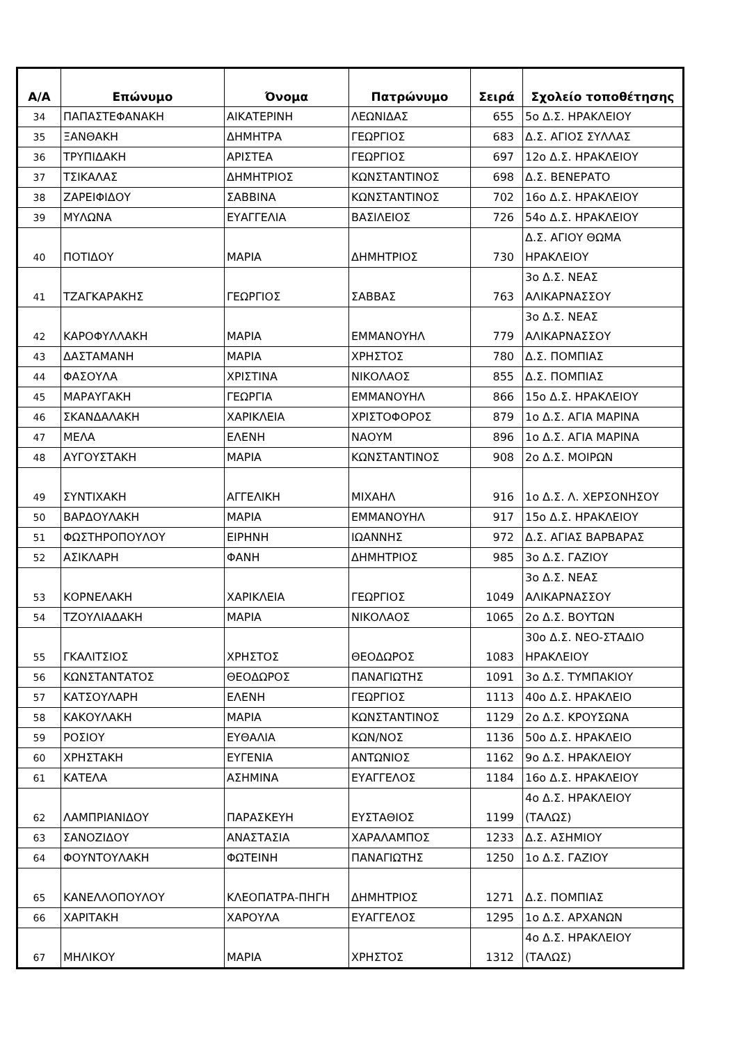| Α/Α | Επώνυμο | Όνομα | Πατρώνυμο | Σειρά | Σχολείο τοποθέτησης |
| --- | --- | --- | --- | --- | --- |
| 34 | ΠΑΠΑΣΤΕΦΑΝΑΚΗ | ΑΙΚΑΤΕΡΙΝΗ | ΛΕΩΝΙΔΑΣ | 655 | 5ο Δ.Σ. ΗΡΑΚΛΕΙΟΥ |
| 35 | ΞΑΝΘΑΚΗ | ΔΗΜΗΤΡΑ | ΓΕΩΡΓΙΟΣ | 683 | Δ.Σ. ΑΓΙΟΣ ΣΥΛΛΑΣ |
| 36 | ΤΡΥΠΙΔΑΚΗ | ΑΡΙΣΤΕΑ | ΓΕΩΡΓΙΟΣ | 697 | 12ο Δ.Σ. ΗΡΑΚΛΕΙΟΥ |
| 37 | ΤΣΙΚΑΛΑΣ | ΔΗΜΗΤΡΙΟΣ | ΚΩΝΣΤΑΝΤΙΝΟΣ | 698 | Δ.Σ. ΒΕΝΕΡΑΤΟ |
| 38 | ΖΑΡΕΙΦΙΔΟΥ | ΣΑΒΒΙΝΑ | ΚΩΝΣΤΑΝΤΙΝΟΣ | 702 | 16ο Δ.Σ. ΗΡΑΚΛΕΙΟΥ |
| 39 | ΜΥΛΩΝΑ | ΕΥΑΓΓΕΛΙΑ | ΒΑΣΙΛΕΙΟΣ | 726 | 54ο Δ.Σ. ΗΡΑΚΛΕΙΟΥ |
| 40 | ΠΟΤΙΔΟΥ | ΜΑΡΙΑ | ΔΗΜΗΤΡΙΟΣ | 730 | Δ.Σ. ΑΓΙΟΥ ΘΩΜΑ ΗΡΑΚΛΕΙΟΥ |
| 41 | ΤΖΑΓΚΑΡΑΚΗΣ | ΓΕΩΡΓΙΟΣ | ΣΑΒΒΑΣ | 763 | 3ο Δ.Σ. ΝΕΑΣ ΑΛΙΚΑΡΝΑΣΣΟΥ |
| 42 | ΚΑΡΟΦΥΛΛΑΚΗ | ΜΑΡΙΑ | ΕΜΜΑΝΟΥΗΛ | 779 | 3ο Δ.Σ. ΝΕΑΣ ΑΛΙΚΑΡΝΑΣΣΟΥ |
| 43 | ΔΑΣΤΑΜΑΝΗ | ΜΑΡΙΑ | ΧΡΗΣΤΟΣ | 780 | Δ.Σ. ΠΟΜΠΙΑΣ |
| 44 | ΦΑΣΟΥΛΑ | ΧΡΙΣΤΙΝΑ | ΝΙΚΟΛΑΟΣ | 855 | Δ.Σ. ΠΟΜΠΙΑΣ |
| 45 | ΜΑΡΑΥΓΑΚΗ | ΓΕΩΡΓΙΑ | ΕΜΜΑΝΟΥΗΛ | 866 | 15ο Δ.Σ. ΗΡΑΚΛΕΙΟΥ |
| 46 | ΣΚΑΝΔΑΛΑΚΗ | ΧΑΡΙΚΛΕΙΑ | ΧΡΙΣΤΟΦΟΡΟΣ | 879 | 1ο Δ.Σ. ΑΓΙΑ ΜΑΡΙΝΑ |
| 47 | ΜΕΛΑ | ΕΛΕΝΗ | ΝΑΟΥΜ | 896 | 1ο Δ.Σ. ΑΓΙΑ ΜΑΡΙΝΑ |
| 48 | ΑΥΓΟΥΣΤΑΚΗ | ΜΑΡΙΑ | ΚΩΝΣΤΑΝΤΙΝΟΣ | 908 | 2ο Δ.Σ. ΜΟΙΡΩΝ |
| 49 | ΣΥΝΤΙΧΑΚΗ | ΑΓΓΕΛΙΚΗ | ΜΙΧΑΗΛ | 916 | 1ο Δ.Σ. Λ. ΧΕΡΣΟΝΗΣΟΥ |
| 50 | ΒΑΡΔΟΥΛΑΚΗ | ΜΑΡΙΑ | ΕΜΜΑΝΟΥΗΛ | 917 | 15ο Δ.Σ. ΗΡΑΚΛΕΙΟΥ |
| 51 | ΦΩΣΤΗΡΟΠΟΥΛΟΥ | ΕΙΡΗΝΗ | ΙΩΑΝΝΗΣ | 972 | Δ.Σ. ΑΓΙΑΣ ΒΑΡΒΑΡΑΣ |
| 52 | ΑΣΙΚΛΑΡΗ | ΦΑΝΗ | ΔΗΜΗΤΡΙΟΣ | 985 | 3ο Δ.Σ. ΓΑΖΙΟΥ |
| 53 | ΚΟΡΝΕΛΑΚΗ | ΧΑΡΙΚΛΕΙΑ | ΓΕΩΡΓΙΟΣ | 1049 | 3ο Δ.Σ. ΝΕΑΣ ΑΛΙΚΑΡΝΑΣΣΟΥ |
| 54 | ΤΖΟΥΛΙΑΔΑΚΗ | ΜΑΡΙΑ | ΝΙΚΟΛΑΟΣ | 1065 | 2ο Δ.Σ. ΒΟΥΤΩΝ |
| 55 | ΓΚΑΛΙΤΣΙΟΣ | ΧΡΗΣΤΟΣ | ΘΕΟΔΩΡΟΣ | 1083 | 30ο Δ.Σ. ΝΕΟ-ΣΤΑΔΙΟ ΗΡΑΚΛΕΙΟΥ |
| 56 | ΚΩΝΣΤΑΝΤΑΤΟΣ | ΘΕΟΔΩΡΟΣ | ΠΑΝΑΓΙΩΤΗΣ | 1091 | 3ο Δ.Σ. ΤΥΜΠΑΚΙΟΥ |
| 57 | ΚΑΤΣΟΥΛΑΡΗ | ΕΛΕΝΗ | ΓΕΩΡΓΙΟΣ | 1113 | 40ο Δ.Σ. ΗΡΑΚΛΕΙΟ |
| 58 | ΚΑΚΟΥΛΑΚΗ | ΜΑΡΙΑ | ΚΩΝΣΤΑΝΤΙΝΟΣ | 1129 | 2ο Δ.Σ. ΚΡΟΥΣΩΝΑ |
| 59 | ΡΟΣΙΟΥ | ΕΥΘΑΛΙΑ | ΚΩΝ/ΝΟΣ | 1136 | 50ο Δ.Σ. ΗΡΑΚΛΕΙΟ |
| 60 | ΧΡΗΣΤΑΚΗ | ΕΥΓΕΝΙΑ | ΑΝΤΩΝΙΟΣ | 1162 | 9ο Δ.Σ. ΗΡΑΚΛΕΙΟΥ |
| 61 | ΚΑΤΕΛΑ | ΑΣΗΜΙΝΑ | ΕΥΑΓΓΕΛΟΣ | 1184 | 16ο Δ.Σ. ΗΡΑΚΛΕΙΟΥ |
| 62 | ΛΑΜΠΡΙΑΝΙΔΟΥ | ΠΑΡΑΣΚΕΥΗ | ΕΥΣΤΑΘΙΟΣ | 1199 | 4ο Δ.Σ. ΗΡΑΚΛΕΙΟΥ (ΤΑΛΩΣ) |
| 63 | ΣΑΝΟΖΙΔΟΥ | ΑΝΑΣΤΑΣΙΑ | ΧΑΡΑΛΑΜΠΟΣ | 1233 | Δ.Σ. ΑΣΗΜΙΟΥ |
| 64 | ΦΟΥΝΤΟΥΛΑΚΗ | ΦΩΤΕΙΝΗ | ΠΑΝΑΓΙΩΤΗΣ | 1250 | 1ο Δ.Σ. ΓΑΖΙΟΥ |
| 65 | ΚΑΝΕΛΛΟΠΟΥΛΟΥ | ΚΛΕΟΠΑΤΡΑ-ΠΗΓΗ | ΔΗΜΗΤΡΙΟΣ | 1271 | Δ.Σ. ΠΟΜΠΙΑΣ |
| 66 | ΧΑΡΙΤΑΚΗ | ΧΑΡΟΥΛΑ | ΕΥΑΓΓΕΛΟΣ | 1295 | 1ο Δ.Σ. ΑΡΧΑΝΩΝ |
| 67 | ΜΗΛΙΚΟΥ | ΜΑΡΙΑ | ΧΡΗΣΤΟΣ | 1312 | 4ο Δ.Σ. ΗΡΑΚΛΕΙΟΥ (ΤΑΛΩΣ) |